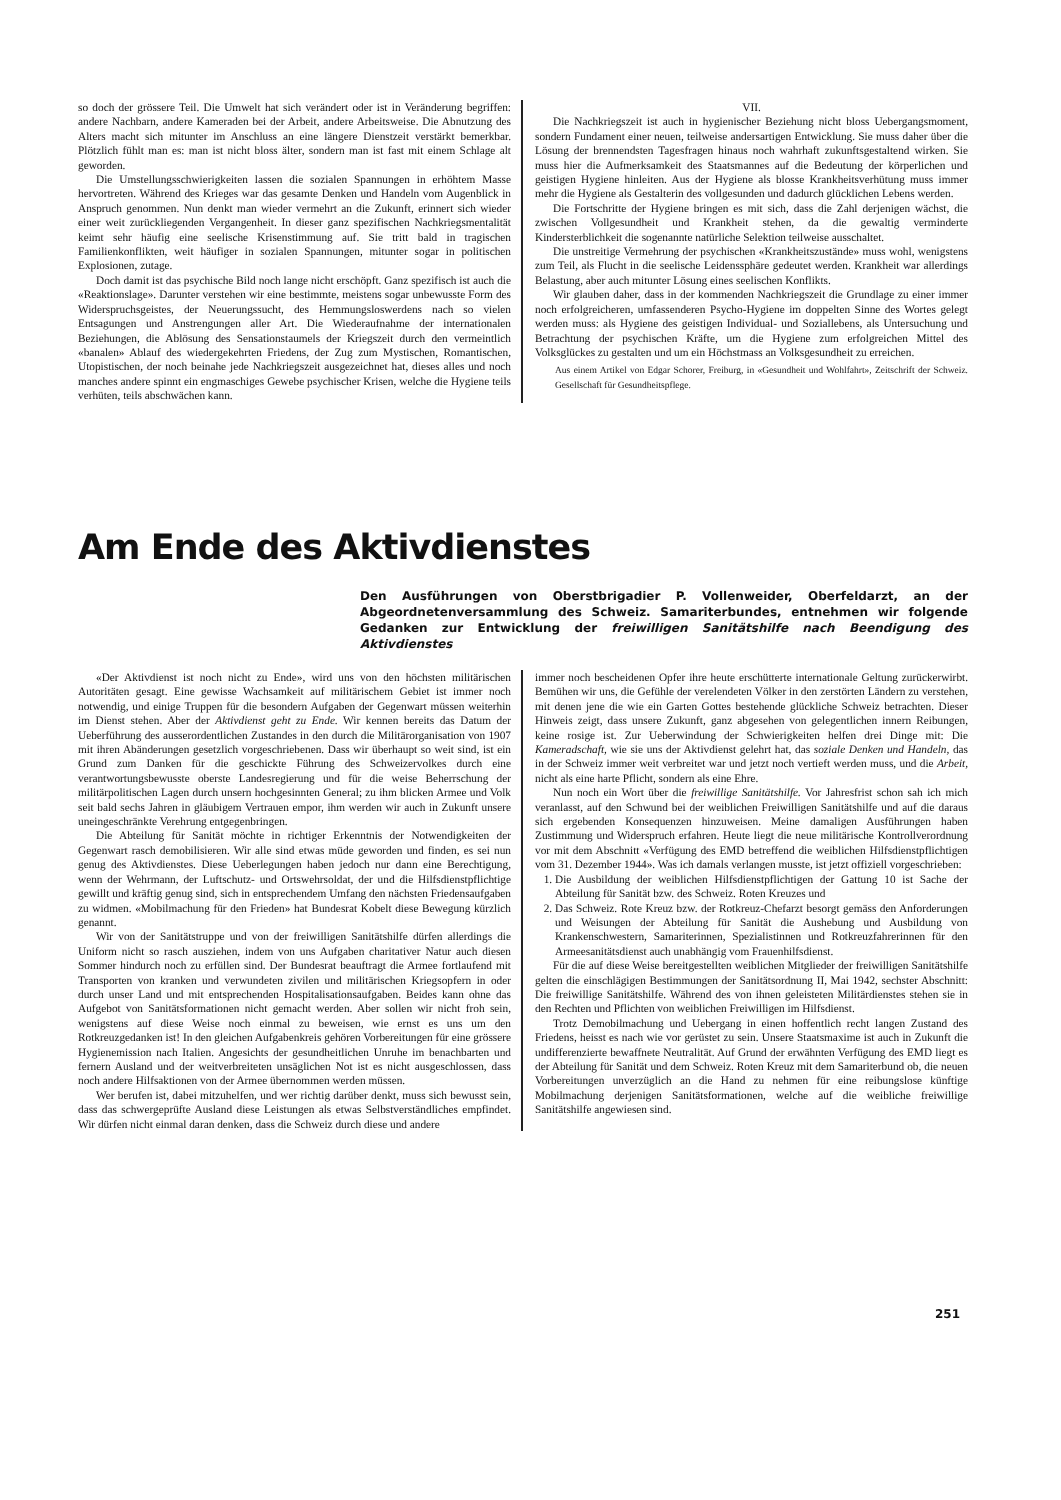so doch der grössere Teil. Die Umwelt hat sich verändert oder ist in Veränderung begriffen: andere Nachbarn, andere Kameraden bei der Arbeit, andere Arbeitsweise. Die Abnutzung des Alters macht sich mitunter im Anschluss an eine längere Dienstzeit verstärkt bemerkbar. Plötzlich fühlt man es: man ist nicht bloss älter, sondern man ist fast mit einem Schlage alt geworden.
Die Umstellungsschwierigkeiten lassen die sozialen Spannungen in erhöhtem Masse hervortreten. Während des Krieges war das gesamte Denken und Handeln vom Augenblick in Anspruch genommen. Nun denkt man wieder vermehrt an die Zukunft, erinnert sich wieder einer weit zurückliegenden Vergangenheit. In dieser ganz spezifischen Nachkriegsmentalität keimt sehr häufig eine seelische Krisenstimmung auf. Sie tritt bald in tragischen Familienkonflikten, weit häufiger in sozialen Spannungen, mitunter sogar in politischen Explosionen, zutage.
Doch damit ist das psychische Bild noch lange nicht erschöpft. Ganz spezifisch ist auch die «Reaktionslage». Darunter verstehen wir eine bestimmte, meistens sogar unbewusste Form des Widerspruchsgeistes, der Neuerungssucht, des Hemmungsloswerdens nach so vielen Entsagungen und Anstrengungen aller Art. Die Wiederaufnahme der internationalen Beziehungen, die Ablösung des Sensationstaumels der Kriegszeit durch den vermeintlich «banalen» Ablauf des wiedergekehrten Friedens, der Zug zum Mystischen, Romantischen, Utopistischen, der noch beinahe jede Nachkriegszeit ausgezeichnet hat, dieses alles und noch manches andere spinnt ein engmaschiges Gewebe psychischer Krisen, welche die Hygiene teils verhüten, teils abschwächen kann.
VII.
Die Nachkriegszeit ist auch in hygienischer Beziehung nicht bloss Uebergangsmoment, sondern Fundament einer neuen, teilweise andersartigen Entwicklung. Sie muss daher über die Lösung der brennendsten Tagesfragen hinaus noch wahrhaft zukunftsgestaltend wirken. Sie muss hier die Aufmerksamkeit des Staatsmannes auf die Bedeutung der körperlichen und geistigen Hygiene hinleiten. Aus der Hygiene als blosse Krankheitsverhütung muss immer mehr die Hygiene als Gestalterin des vollgesunden und dadurch glücklichen Lebens werden.
Die Fortschritte der Hygiene bringen es mit sich, dass die Zahl derjenigen wächst, die zwischen Vollgesundheit und Krankheit stehen, da die gewaltig verminderte Kindersterblichkeit die sogenannte natürliche Selektion teilweise ausschaltet.
Die unstreitige Vermehrung der psychischen «Krankheitszustände» muss wohl, wenigstens zum Teil, als Flucht in die seelische Leidenssphäre gedeutet werden. Krankheit war allerdings Belastung, aber auch mitunter Lösung eines seelischen Konflikts.
Wir glauben daher, dass in der kommenden Nachkriegszeit die Grundlage zu einer immer noch erfolgreicheren, umfassenderen Psycho-Hygiene im doppelten Sinne des Wortes gelegt werden muss: als Hygiene des geistigen Individual- und Soziallebens, als Untersuchung und Betrachtung der psychischen Kräfte, um die Hygiene zum erfolgreichen Mittel des Volksglückes zu gestalten und um ein Höchstmass an Volksgesundheit zu erreichen.
Aus einem Artikel von Edgar Schorer, Freiburg, in «Gesundheit und Wohlfahrt», Zeitschrift der Schweiz. Gesellschaft für Gesundheitspflege.
Am Ende des Aktivdienstes
Den Ausführungen von Oberstbrigadier P. Vollenweider, Oberfeldarzt, an der Abgeordnetenversammlung des Schweiz. Samariterbundes, entnehmen wir folgende Gedanken zur Entwicklung der freiwilligen Sanitätshilfe nach Beendigung des Aktivdienstes
«Der Aktivdienst ist noch nicht zu Ende», wird uns von den höchsten militärischen Autoritäten gesagt. Eine gewisse Wachsamkeit auf militärischem Gebiet ist immer noch notwendig, und einige Truppen für die besondern Aufgaben der Gegenwart müssen weiterhin im Dienst stehen. Aber der Aktivdienst geht zu Ende. Wir kennen bereits das Datum der Ueberführung des ausserordentlichen Zustandes in den durch die Militärorganisation von 1907 mit ihren Abänderungen gesetzlich vorgeschriebenen. Dass wir überhaupt so weit sind, ist ein Grund zum Danken für die geschickte Führung des Schweizervolkes durch eine verantwortungsbewusste oberste Landesregierung und für die weise Beherrschung der militärpolitischen Lagen durch unsern hochgesinnten General; zu ihm blicken Armee und Volk seit bald sechs Jahren in gläubigem Vertrauen empor, ihm werden wir auch in Zukunft unsere uneingeschränkte Verehrung entgegenbringen.
Die Abteilung für Sanität möchte in richtiger Erkenntnis der Notwendigkeiten der Gegenwart rasch demobilisieren. Wir alle sind etwas müde geworden und finden, es sei nun genug des Aktivdienstes. Diese Ueberlegungen haben jedoch nur dann eine Berechtigung, wenn der Wehrmann, der Luftschutz- und Ortswehrsoldat, der und die Hilfsdienstpflichtige gewillt und kräftig genug sind, sich in entsprechendem Umfang den nächsten Friedensaufgaben zu widmen. «Mobilmachung für den Frieden» hat Bundesrat Kobelt diese Bewegung kürzlich genannt.
Wir von der Sanitätstruppe und von der freiwilligen Sanitätshilfe dürfen allerdings die Uniform nicht so rasch ausziehen, indem von uns Aufgaben charitativer Natur auch diesen Sommer hindurch noch zu erfüllen sind. Der Bundesrat beauftragt die Armee fortlaufend mit Transporten von kranken und verwundeten zivilen und militärischen Kriegsopfern in oder durch unser Land und mit entsprechenden Hospitalisationsaufgaben. Beides kann ohne das Aufgebot von Sanitätsformationen nicht gemacht werden. Aber sollen wir nicht froh sein, wenigstens auf diese Weise noch einmal zu beweisen, wie ernst es uns um den Rotkreuzgedanken ist! In den gleichen Aufgabenkreis gehören Vorbereitungen für eine grössere Hygienemission nach Italien. Angesichts der gesundheitlichen Unruhe im benachbarten und fernern Ausland und der weitverbreiteten unsäglichen Not ist es nicht ausgeschlossen, dass noch andere Hilfsaktionen von der Armee übernommen werden müssen.
Wer berufen ist, dabei mitzuhelfen, und wer richtig darüber denkt, muss sich bewusst sein, dass das schwergeprüfte Ausland diese Leistungen als etwas Selbstverständliches empfindet. Wir dürfen nicht einmal daran denken, dass die Schweiz durch diese und andere
immer noch bescheidenen Opfer ihre heute erschütterte internationale Geltung zurückerwirbt. Bemühen wir uns, die Gefühle der verelendeten Völker in den zerstörten Ländern zu verstehen, mit denen jene die wie ein Garten Gottes bestehende glückliche Schweiz betrachten. Dieser Hinweis zeigt, dass unsere Zukunft, ganz abgesehen von gelegentlichen innern Reibungen, keine rosige ist. Zur Ueberwindung der Schwierigkeiten helfen drei Dinge mit: Die Kameradschaft, wie sie uns der Aktivdienst gelehrt hat, das soziale Denken und Handeln, das in der Schweiz immer weit verbreitet war und jetzt noch vertieft werden muss, und die Arbeit, nicht als eine harte Pflicht, sondern als eine Ehre.
Nun noch ein Wort über die freiwillige Sanitätshilfe. Vor Jahresfrist schon sah ich mich veranlasst, auf den Schwund bei der weiblichen Freiwilligen Sanitätshilfe und auf die daraus sich ergebenden Konsequenzen hinzuweisen. Meine damaligen Ausführungen haben Zustimmung und Widerspruch erfahren. Heute liegt die neue militärische Kontrollverordnung vor mit dem Abschnitt «Verfügung des EMD betreffend die weiblichen Hilfsdienstpflichtigen vom 31. Dezember 1944». Was ich damals verlangen musste, ist jetzt offiziell vorgeschrieben:
1. Die Ausbildung der weiblichen Hilfsdienstpflichtigen der Gattung 10 ist Sache der Abteilung für Sanität bzw. des Schweiz. Roten Kreuzes und
2. Das Schweiz. Rote Kreuz bzw. der Rotkreuz-Chefarzt besorgt gemäss den Anforderungen und Weisungen der Abteilung für Sanität die Aushebung und Ausbildung von Krankenschwestern, Samariterinnen, Spezialistinnen und Rotkreuzfahrerinnen für den Armeesanitätsdienst auch unabhängig vom Frauenhilfsdienst.
Für die auf diese Weise bereitgestellten weiblichen Mitglieder der freiwilligen Sanitätshilfe gelten die einschlägigen Bestimmungen der Sanitätsordnung II, Mai 1942, sechster Abschnitt: Die freiwillige Sanitätshilfe. Während des von ihnen geleisteten Militärdienstes stehen sie in den Rechten und Pflichten von weiblichen Freiwilligen im Hilfsdienst.
Trotz Demobilmachung und Uebergang in einen hoffentlich recht langen Zustand des Friedens, heisst es nach wie vor gerüstet zu sein. Unsere Staatsmaxime ist auch in Zukunft die undifferenzierte bewaffnete Neutralität. Auf Grund der erwähnten Verfügung des EMD liegt es der Abteilung für Sanität und dem Schweiz. Roten Kreuz mit dem Samariterbund ob, die neuen Vorbereitungen unverzüglich an die Hand zu nehmen für eine reibungslose künftige Mobilmachung derjenigen Sanitätsformationen, welche auf die weibliche freiwillige Sanitätshilfe angewiesen sind.
251